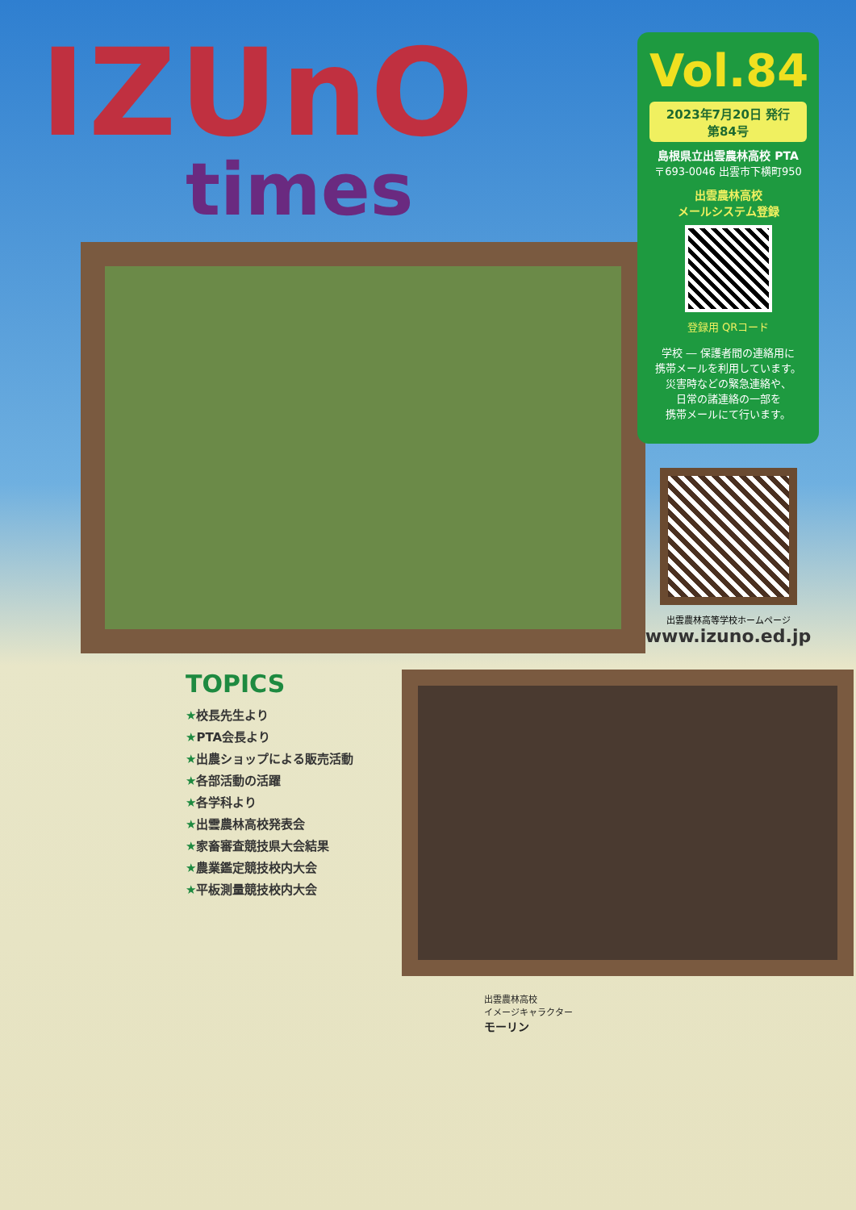IZUnO
times
Vol.84
2023年7月20日 発行
第84号
島根県立出雲農林高校 PTA
〒693-0046 出雲市下横町950
出雲農林高校
メールシステム登録
登録用 QRコード
学校 ― 保護者間の連絡用に
携帯メールを利用しています。
災害時などの緊急連絡や、
日常の諸連絡の一部を
携帯メールにて行います。
出雲農林高等学校ホームページ
www.izuno.ed.jp
TOPICS
★校長先生より
★PTA会長より
★出農ショップによる販売活動
★各部活動の活躍
★各学科より
★出雲農林高校発表会
★家畜審査競技県大会結果
★農業鑑定競技校内大会
★平板測量競技校内大会
出雲農林高校
イメージキャラクター
モーリン